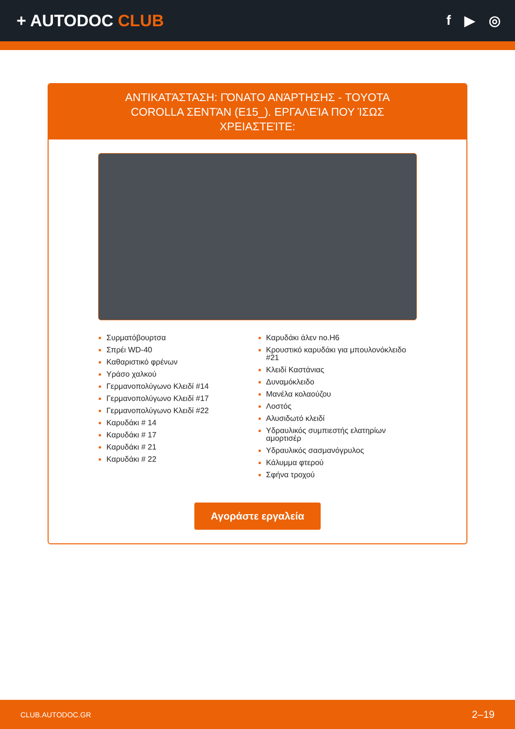+ AUTODOC CLUB
f ▶ ◎
ΑΝΤΙΚΑΤΆΣΤΑΣΗ: ΓΌΝΑΤΟ ΑΝΆΡΤΗΣΗΣ - TOYOTA COROLLA ΣΕΝΤΆΝ (E15_). ΕΡΓΑΛΕΊΑ ΠΟΥ ΊΣΩΣ ΧΡΕΙΑΣΤΕΊΤΕ:
Συρματόβουρτσα
Σπρέι WD-40
Καθαριστικό φρένων
Υράσο χαλκού
Γερμανοπολύγωνο Κλειδί #14
Γερμανοπολύγωνο Κλειδί #17
Γερμανοπολύγωνο Κλειδί #22
Καρυδάκι # 14
Καρυδάκι # 17
Καρυδάκι # 21
Καρυδάκι # 22
Καρυδάκι άλεν no.H6
Κρουστικό καρυδάκι για μπουλονόκλειδο #21
Κλειδί Καστάνιας
Δυναμόκλειδο
Μανέλα κολαούζου
Λοστός
Αλυσιδωτό κλειδί
Υδραυλικός συμπιεστής ελατηρίων αμορτισέρ
Υδραυλικός σασμανόγρυλος
Κάλυμμα φτερού
Σφήνα τροχού
Αγοράστε εργαλεία
CLUB.AUTODOC.GR 2–19